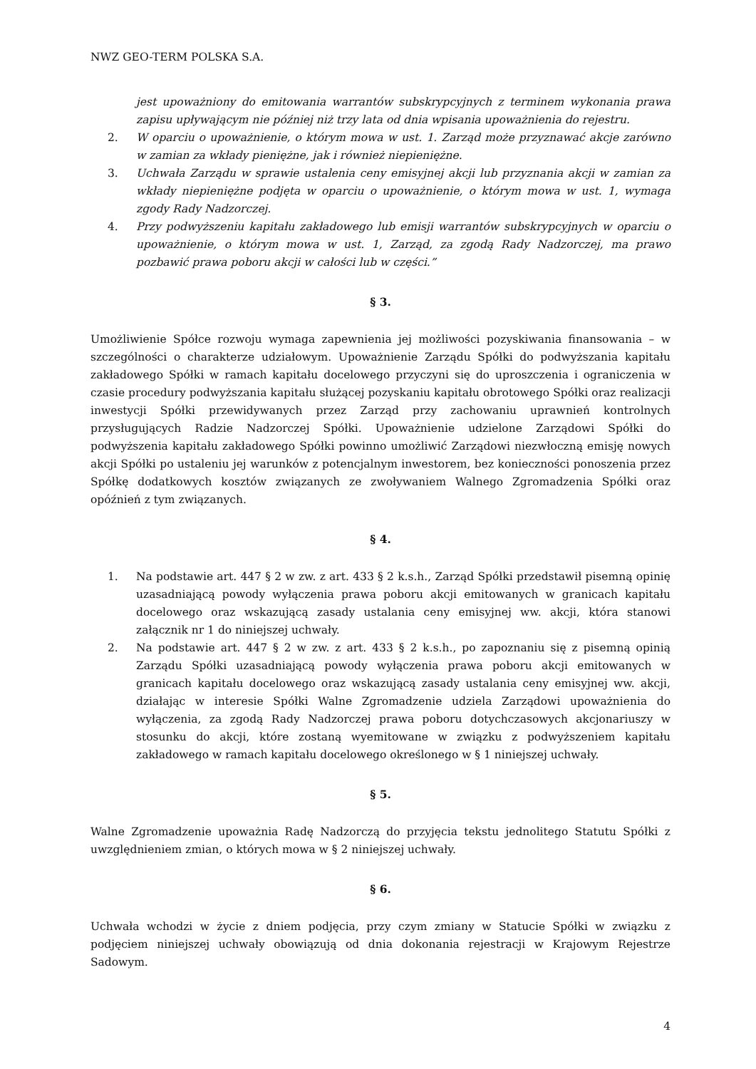NWZ GEO-TERM POLSKA S.A.
jest upoważniony do emitowania warrantów subskrypcyjnych z terminem wykonania prawa zapisu upływającym nie później niż trzy lata od dnia wpisania upoważnienia do rejestru.
2. W oparciu o upoważnienie, o którym mowa w ust. 1. Zarząd może przyznawać akcje zarówno w zamian za wkłady pieniężne, jak i również niepieniężne.
3. Uchwała Zarządu w sprawie ustalenia ceny emisyjnej akcji lub przyznania akcji w zamian za wkłady niepieniężne podjęta w oparciu o upoważnienie, o którym mowa w ust. 1, wymaga zgody Rady Nadzorczej.
4. Przy podwyższeniu kapitału zakładowego lub emisji warrantów subskrypcyjnych w oparciu o upoważnienie, o którym mowa w ust. 1, Zarząd, za zgodą Rady Nadzorczej, ma prawo pozbawić prawa poboru akcji w całości lub w części.”
§ 3.
Umożliwienie Spółce rozwoju wymaga zapewnienia jej możliwości pozyskiwania finansowania – w szczególności o charakterze udziałowym. Upoważnienie Zarządu Spółki do podwyższania kapitału zakładowego Spółki w ramach kapitału docelowego przyczyni się do uproszczenia i ograniczenia w czasie procedury podwyższania kapitału służącej pozyskaniu kapitału obrotowego Spółki oraz realizacji inwestycji Spółki przewidywanych przez Zarząd przy zachowaniu uprawnień kontrolnych przysługujących Radzie Nadzorczej Spółki. Upoważnienie udzielone Zarządowi Spółki do podwyższenia kapitału zakładowego Spółki powinno umożliwić Zarządowi niezwłoczną emisję nowych akcji Spółki po ustaleniu jej warunków z potencjalnym inwestorem, bez konieczności ponoszenia przez Spółkę dodatkowych kosztów związanych ze zwoływaniem Walnego Zgromadzenia Spółki oraz opóźnień z tym związanych.
§ 4.
1. Na podstawie art. 447 § 2 w zw. z art. 433 § 2 k.s.h., Zarząd Spółki przedstawił pisemną opinię uzasadniającą powody wyłączenia prawa poboru akcji emitowanych w granicach kapitału docelowego oraz wskazującą zasady ustalania ceny emisyjnej ww. akcji, która stanowi załącznik nr 1 do niniejszej uchwały.
2. Na podstawie art. 447 § 2 w zw. z art. 433 § 2 k.s.h., po zapoznaniu się z pisemną opinią Zarządu Spółki uzasadniającą powody wyłączenia prawa poboru akcji emitowanych w granicach kapitału docelowego oraz wskazującą zasady ustalania ceny emisyjnej ww. akcji, działając w interesie Spółki Walne Zgromadzenie udziela Zarządowi upoważnienia do wyłączenia, za zgodą Rady Nadzorczej prawa poboru dotychczasowych akcjonariuszy w stosunku do akcji, które zostaną wyemitowane w związku z podwyższeniem kapitału zakładowego w ramach kapitału docelowego określonego w § 1 niniejszej uchwały.
§ 5.
Walne Zgromadzenie upoważnia Radę Nadzorczą do przyjęcia tekstu jednolitego Statutu Spółki z uwzględnieniem zmian, o których mowa w § 2 niniejszej uchwały.
§ 6.
Uchwała wchodzi w życie z dniem podjęcia, przy czym zmiany w Statucie Spółki w związku z podjęciem niniejszej uchwały obowiązują od dnia dokonania rejestracji w Krajowym Rejestrze Sadowym.
4